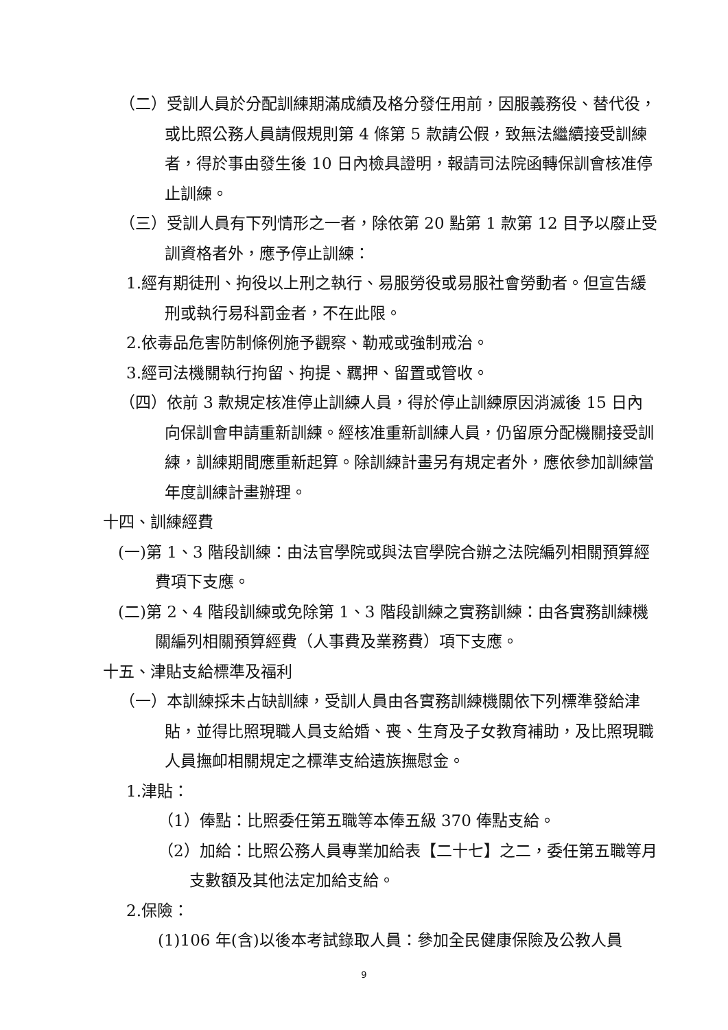（二）受訓人員於分配訓練期滿成績及格分發任用前，因服義務役、替代役，或比照公務人員請假規則第 4 條第 5 款請公假，致無法繼續接受訓練者，得於事由發生後 10 日內檢具證明，報請司法院函轉保訓會核准停止訓練。
（三）受訓人員有下列情形之一者，除依第 20 點第 1 款第 12 目予以廢止受訓資格者外，應予停止訓練：
1.經有期徒刑、拘役以上刑之執行、易服勞役或易服社會勞動者。但宣告緩刑或執行易科罰金者，不在此限。
2.依毒品危害防制條例施予觀察、勒戒或強制戒治。
3.經司法機關執行拘留、拘提、羈押、留置或管收。
（四）依前 3 款規定核准停止訓練人員，得於停止訓練原因消滅後 15 日內向保訓會申請重新訓練。經核准重新訓練人員，仍留原分配機關接受訓練，訓練期間應重新起算。除訓練計畫另有規定者外，應依參加訓練當年度訓練計畫辦理。
十四、訓練經費
(一)第 1、3 階段訓練：由法官學院或與法官學院合辦之法院編列相關預算經費項下支應。
(二)第 2、4 階段訓練或免除第 1、3 階段訓練之實務訓練：由各實務訓練機關編列相關預算經費（人事費及業務費）項下支應。
十五、津貼支給標準及福利
（一）本訓練採未占缺訓練，受訓人員由各實務訓練機關依下列標準發給津貼，並得比照現職人員支給婚、喪、生育及子女教育補助，及比照現職人員撫卹相關規定之標準支給遺族撫慰金。
1.津貼：
（1）俸點：比照委任第五職等本俸五級 370 俸點支給。
（2）加給：比照公務人員專業加給表【二十七】之二，委任第五職等月支數額及其他法定加給支給。
2.保險：
(1)106 年(含)以後本考試錄取人員：參加全民健康保險及公教人員
9